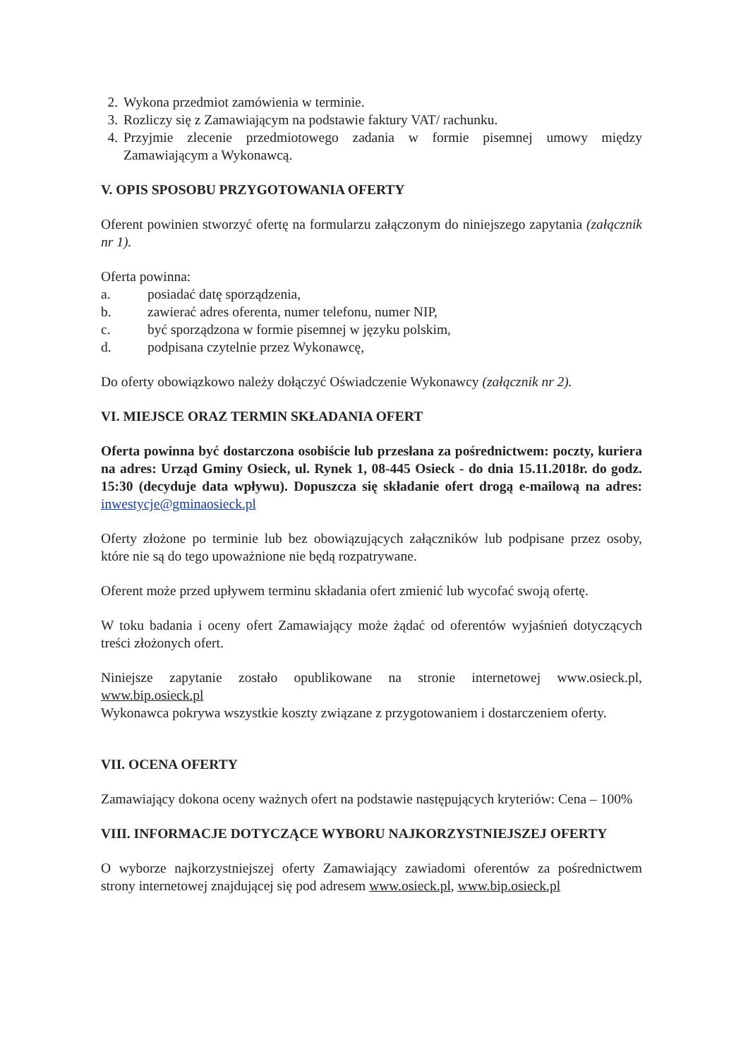2. Wykona przedmiot zamówienia w terminie.
3. Rozliczy się z Zamawiającym na podstawie faktury VAT/ rachunku.
4. Przyjmie zlecenie przedmiotowego zadania w formie pisemnej umowy między Zamawiającym a Wykonawcą.
V. OPIS SPOSOBU PRZYGOTOWANIA OFERTY
Oferent powinien stworzyć ofertę na formularzu załączonym do niniejszego zapytania (załącznik nr 1).
Oferta powinna:
a. posiadać datę sporządzenia,
b. zawierać adres oferenta, numer telefonu, numer NIP,
c. być sporządzona w formie pisemnej w języku polskim,
d. podpisana czytelnie przez Wykonawcę,
Do oferty obowiązkowo należy dołączyć Oświadczenie Wykonawcy (załącznik nr 2).
VI. MIEJSCE ORAZ TERMIN SKŁADANIA OFERT
Oferta powinna być dostarczona osobiście lub przesłana za pośrednictwem: poczty, kuriera na adres: Urząd Gminy Osieck, ul. Rynek 1, 08-445 Osieck - do dnia 15.11.2018r. do godz. 15:30 (decyduje data wpływu). Dopuszcza się składanie ofert drogą e-mailową na adres: inwestycje@gminaosieck.pl
Oferty złożone po terminie lub bez obowiązujących załączników lub podpisane przez osoby, które nie są do tego upoważnione nie będą rozpatrywane.
Oferent może przed upływem terminu składania ofert zmienić lub wycofać swoją ofertę.
W toku badania i oceny ofert Zamawiający może żądać od oferentów wyjaśnień dotyczących treści złożonych ofert.
Niniejsze zapytanie zostało opublikowane na stronie internetowej www.osieck.pl, www.bip.osieck.pl
Wykonawca pokrywa wszystkie koszty związane z przygotowaniem i dostarczeniem oferty.
VII. OCENA OFERTY
Zamawiający dokona oceny ważnych ofert na podstawie następujących kryteriów: Cena – 100%
VIII. INFORMACJE DOTYCZĄCE WYBORU NAJKORZYSTNIEJSZEJ OFERTY
O wyborze najkorzystniejszej oferty Zamawiający zawiadomi oferentów za pośrednictwem strony internetowej znajdującej się pod adresem www.osieck.pl, www.bip.osieck.pl